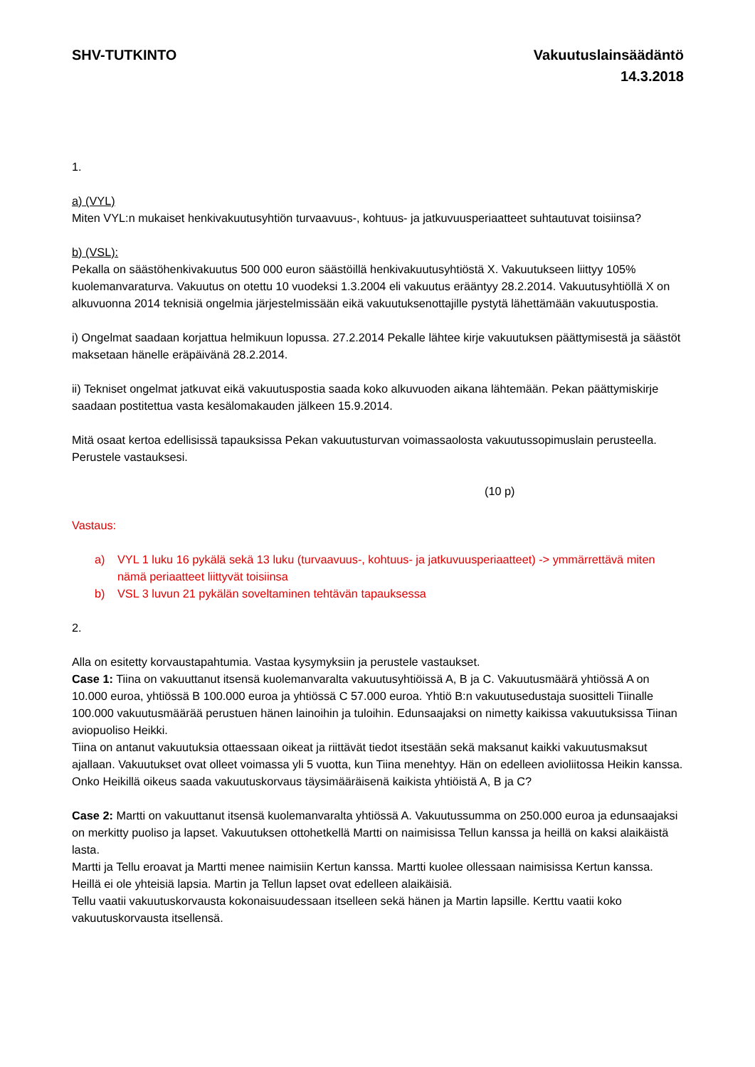SHV-TUTKINTO Vakuutuslainsäädäntö
14.3.2018
1.
a) (VYL)
Miten VYL:n mukaiset henkivakuutusyhtiön turvaavuus-, kohtuus- ja jatkuvuusperiaatteet suhtautuvat toisiinsa?
b) (VSL):
Pekalla on säästöhenkivakuutus 500 000 euron säästöillä henkivakuutusyhtiöstä X. Vakuutukseen liittyy 105% kuolemanvaraturva. Vakuutus on otettu 10 vuodeksi 1.3.2004 eli vakuutus erääntyy 28.2.2014. Vakuutusyhtiöllä X on alkuvuonna 2014 teknisiä ongelmia järjestelmissään eikä vakuutuksenottajille pystytä lähettämään vakuutuspostia.
i) Ongelmat saadaan korjattua helmikuun lopussa. 27.2.2014 Pekalle lähtee kirje vakuutuksen päättymisestä ja säästöt maksetaan hänelle eräpäivänä 28.2.2014.
ii) Tekniset ongelmat jatkuvat eikä vakuutuspostia saada koko alkuvuoden aikana lähtemään. Pekan päättymiskirje saadaan postitettua vasta kesälomakauden jälkeen 15.9.2014.
Mitä osaat kertoa edellisissä tapauksissa Pekan vakuutusturvan voimassaolosta vakuutussopimuslain perusteella. Perustele vastauksesi.
(10 p)
Vastaus:
a) VYL 1 luku 16 pykälä sekä 13 luku (turvaavuus-, kohtuus- ja jatkuvuusperiaatteet) -> ymmärrettävä miten nämä periaatteet liittyvät toisiinsa
b) VSL 3 luvun 21 pykälän soveltaminen tehtävän tapauksessa
2.
Alla on esitetty korvaustapahtumia. Vastaa kysymyksiin ja perustele vastaukset.
Case 1: Tiina on vakuuttanut itsensä kuolemanvaralta vakuutusyhtiöissä A, B ja C. Vakuutusmäärä yhtiössä A on 10.000 euroa, yhtiössä B 100.000 euroa ja yhtiössä C 57.000 euroa. Yhtiö B:n vakuutusedustaja suositteli Tiinalle 100.000 vakuutusmäärää perustuen hänen lainoihin ja tuloihin. Edunsaajaksi on nimetty kaikissa vakuutuksissa Tiinan aviopuoliso Heikki.
Tiina on antanut vakuutuksia ottaessaan oikeat ja riittävät tiedot itsestään sekä maksanut kaikki vakuutusmaksut ajallaan. Vakuutukset ovat olleet voimassa yli 5 vuotta, kun Tiina menehtyy. Hän on edelleen avioliitossa Heikin kanssa.
Onko Heikillä oikeus saada vakuutuskorvaus täysimääräisenä kaikista yhtiöistä A, B ja C?
Case 2: Martti on vakuuttanut itsensä kuolemanvaralta yhtiössä A. Vakuutussumma on 250.000 euroa ja edunsaajaksi on merkitty puoliso ja lapset. Vakuutuksen ottohetkellä Martti on naimisissa Tellun kanssa ja heillä on kaksi alaikäistä lasta.
Martti ja Tellu eroavat ja Martti menee naimisiin Kertun kanssa. Martti kuolee ollessaan naimisissa Kertun kanssa. Heillä ei ole yhteisiä lapsia. Martin ja Tellun lapset ovat edelleen alaikäisiä.
Tellu vaatii vakuutuskorvausta kokonaisuudessaan itselleen sekä hänen ja Martin lapsille. Kerttu vaatii koko vakuutuskorvausta itsellensä.